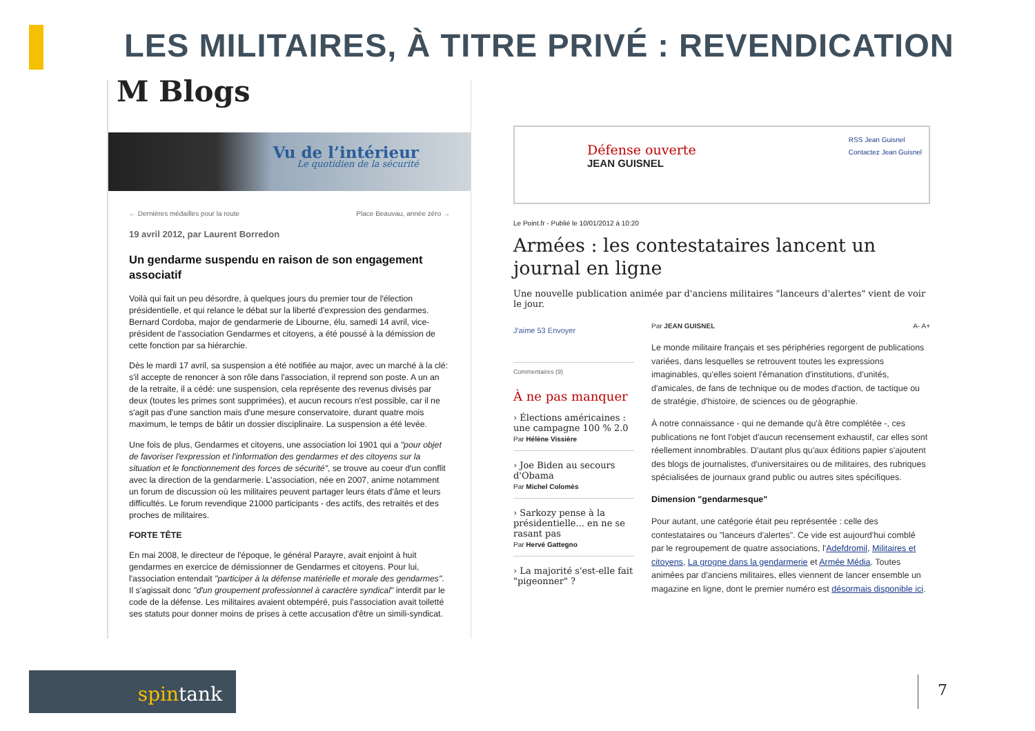LES MILITAIRES, À TITRE PRIVÉ : REVENDICATION
M Blogs
Vu de l’intérieur
Le quotidien de la sécurité
POLICE
← Dernières médailles pour la route Place Beauvau, année zéro →
19 avril 2012, par Laurent Borredon
Un gendarme suspendu en raison de son engagement associatif
Voilà qui fait un peu désordre, à quelques jours du premier tour de l'élection présidentielle, et qui relance le débat sur la liberté d'expression des gendarmes. Bernard Cordoba, major de gendarmerie de Libourne, élu, samedi 14 avril, vice-président de l'association Gendarmes et citoyens, a été poussé à la démission de cette fonction par sa hiérarchie.
Dès le mardi 17 avril, sa suspension a été notifiée au major, avec un marché à la clé: s'il accepte de renoncer à son rôle dans l'association, il reprend son poste. A un an de la retraite, il a cédé: une suspension, cela représente des revenus divisés par deux (toutes les primes sont supprimées), et aucun recours n'est possible, car il ne s'agit pas d'une sanction mais d'une mesure conservatoire, durant quatre mois maximum, le temps de bâtir un dossier disciplinaire. La suspension a été levée.
Une fois de plus, Gendarmes et citoyens, une association loi 1901 qui a "pour objet de favoriser l'expression et l'information des gendarmes et des citoyens sur la situation et le fonctionnement des forces de sécurité", se trouve au coeur d'un conflit avec la direction de la gendarmerie. L'association, née en 2007, anime notamment un forum de discussion où les militaires peuvent partager leurs états d'âme et leurs difficultés. Le forum revendique 21000 participants - des actifs, des retraités et des proches de militaires.
FORTE TÊTE
En mai 2008, le directeur de l'époque, le général Parayre, avait enjoint à huit gendarmes en exercice de démissionner de Gendarmes et citoyens. Pour lui, l'association entendait "participer à la défense matérielle et morale des gendarmes". Il s'agissait donc "d'un groupement professionnel à caractère syndical" interdit par le code de la défense. Les militaires avaient obtempéré, puis l'association avait toiletté ses statuts pour donner moins de prises à cette accusation d'être un simili-syndicat.
Défense ouverte
JEAN GUISNEL
RSS Jean Guisnel
Contactez Jean Guisnel
Le Point.fr - Publié le 10/01/2012 à 10:20
Armées : les contestataires lancent un journal en ligne
Une nouvelle publication animée par d'anciens militaires "lanceurs d'alertes" vient de voir le jour.
J'aime 53 Envoyer
Commentaires (9)
À ne pas manquer
› Élections américaines : une campagne 100 % 2.0
Par Hélène Vissière
› Joe Biden au secours d'Obama
Par Michel Colomès
› Sarkozy pense à la présidentielle... en ne se rasant pas
Par Hervé Gattegno
› La majorité s'est-elle fait "pigeonner" ?
Par JEAN GUISNEL A- A+
Le monde militaire français et ses périphéries regorgent de publications variées, dans lesquelles se retrouvent toutes les expressions imaginables, qu'elles soient l'émanation d'institutions, d'unités, d'amicales, de fans de technique ou de modes d'action, de tactique ou de stratégie, d'histoire, de sciences ou de géographie.
À notre connaissance - qui ne demande qu'à être complétée -, ces publications ne font l'objet d'aucun recensement exhaustif, car elles sont réellement innombrables. D'autant plus qu'aux éditions papier s'ajoutent des blogs de journalistes, d'universitaires ou de militaires, des rubriques spécialisées de journaux grand public ou autres sites spécifiques.
Dimension "gendarmesque"
Pour autant, une catégorie était peu représentée : celle des contestataires ou "lanceurs d'alertes". Ce vide est aujourd'hui comblé par le regroupement de quatre associations, l'Adefdromil, Militaires et citoyens, La grogne dans la gendarmerie et Armée Média. Toutes animées par d'anciens militaires, elles viennent de lancer ensemble un magazine en ligne, dont le premier numéro est désormais disponible ici.
spintank 7